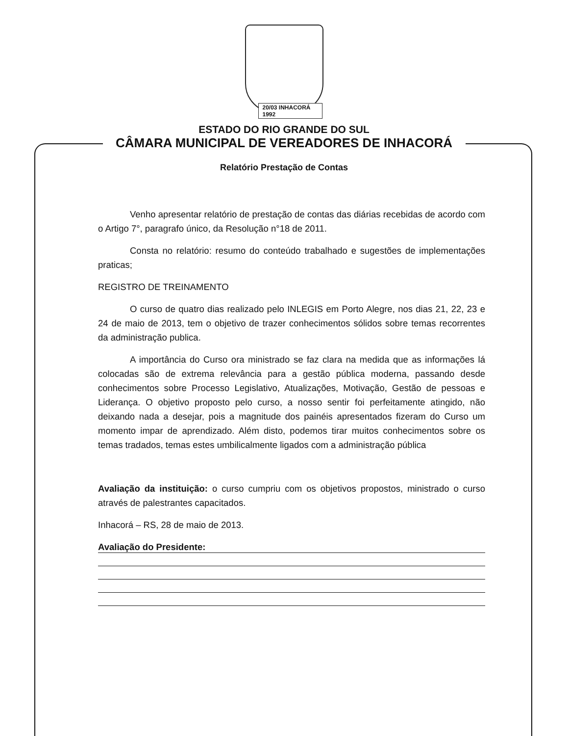20/03 INHACORÁ 1992
ESTADO DO RIO GRANDE DO SUL
CÂMARA MUNICIPAL DE VEREADORES DE INHACORÁ
Relatório Prestação de Contas
Venho apresentar relatório de prestação de contas das diárias recebidas de acordo com o Artigo 7°, paragrafo único, da Resolução n°18 de 2011.
Consta no relatório: resumo do conteúdo trabalhado e sugestões de implementações praticas;
REGISTRO DE TREINAMENTO
O curso de quatro dias realizado pelo INLEGIS em Porto Alegre, nos dias 21, 22, 23 e 24 de maio de 2013, tem o objetivo de trazer conhecimentos sólidos sobre temas recorrentes da administração publica.
A importância do Curso ora ministrado se faz clara na medida que as informações lá colocadas são de extrema relevância para a gestão pública moderna, passando desde conhecimentos sobre Processo Legislativo, Atualizações, Motivação, Gestão de pessoas e Liderança. O objetivo proposto pelo curso, a nosso sentir foi perfeitamente atingido, não deixando nada a desejar, pois a magnitude dos painéis apresentados fizeram do Curso um momento impar de aprendizado. Além disto, podemos tirar muitos conhecimentos sobre os temas tradados, temas estes umbilicalmente ligados com a administração pública
Avaliação da instituição: o curso cumpriu com os objetivos propostos, ministrado o curso através de palestrantes capacitados.
Inhacorá – RS, 28 de maio de 2013.
Avaliação do Presidente: